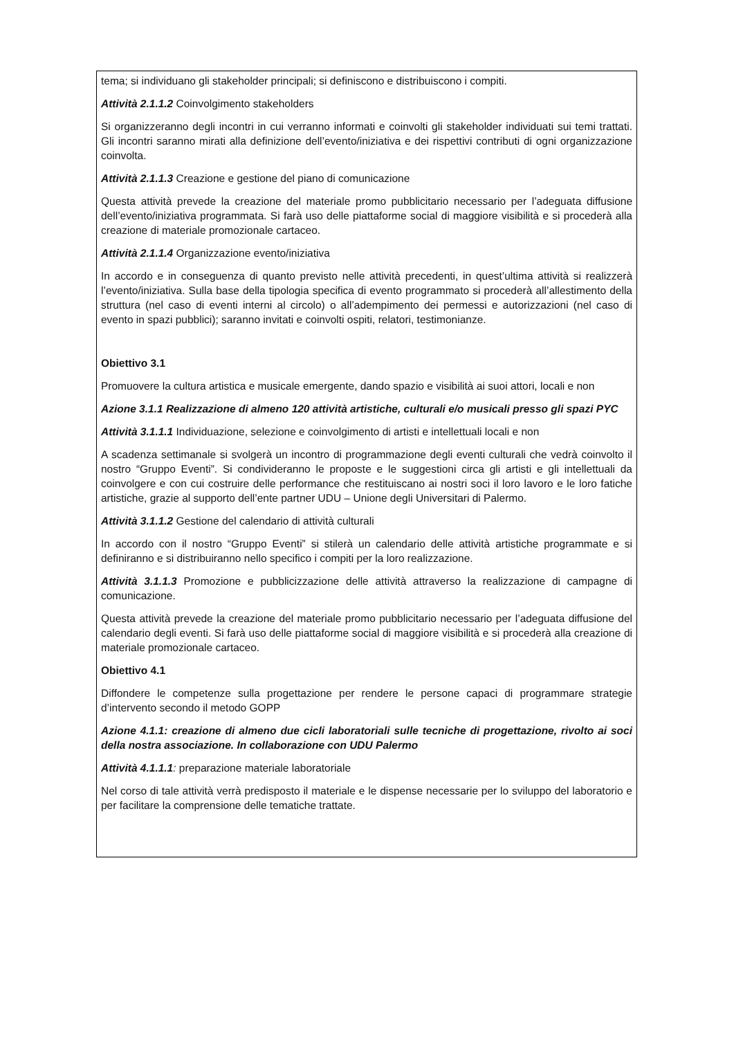tema; si individuano gli stakeholder principali; si definiscono e distribuiscono i compiti.
Attività 2.1.1.2 Coinvolgimento stakeholders
Si organizzeranno degli incontri in cui verranno informati e coinvolti gli stakeholder individuati sui temi trattati. Gli incontri saranno mirati alla definizione dell’evento/iniziativa e dei rispettivi contributi di ogni organizzazione coinvolta.
Attività 2.1.1.3 Creazione e gestione del piano di comunicazione
Questa attività prevede la creazione del materiale promo pubblicitario necessario per l’adeguata diffusione dell’evento/iniziativa programmata. Si farà uso delle piattaforme social di maggiore visibilità e si procederà alla creazione di materiale promozionale cartaceo.
Attività 2.1.1.4 Organizzazione evento/iniziativa
In accordo e in conseguenza di quanto previsto nelle attività precedenti, in quest’ultima attività si realizzerà l’evento/iniziativa. Sulla base della tipologia specifica di evento programmato si procederà all’allestimento della struttura (nel caso di eventi interni al circolo) o all’adempimento dei permessi e autorizzazioni (nel caso di evento in spazi pubblici); saranno invitati e coinvolti ospiti, relatori, testimonianze.
Obiettivo 3.1
Promuovere la cultura artistica e musicale emergente, dando spazio e visibilità ai suoi attori, locali e non
Azione 3.1.1 Realizzazione di almeno 120 attività artistiche, culturali e/o musicali presso gli spazi PYC
Attività 3.1.1.1 Individuazione, selezione e coinvolgimento di artisti e intellettuali locali e non
A scadenza settimanale si svolgerà un incontro di programmazione degli eventi culturali che vedrà coinvolto il nostro “Gruppo Eventi”. Si condivideranno le proposte e le suggestioni circa gli artisti e gli intellettuali da coinvolgere e con cui costruire delle performance che restituiscano ai nostri soci il loro lavoro e le loro fatiche artistiche, grazie al supporto dell’ente partner UDU – Unione degli Universitari di Palermo.
Attività 3.1.1.2 Gestione del calendario di attività culturali
In accordo con il nostro “Gruppo Eventi” si stilerà un calendario delle attività artistiche programmate e si definiranno e si distribuiranno nello specifico i compiti per la loro realizzazione.
Attività 3.1.1.3 Promozione e pubblicizzazione delle attività attraverso la realizzazione di campagne di comunicazione.
Questa attività prevede la creazione del materiale promo pubblicitario necessario per l’adeguata diffusione del calendario degli eventi. Si farà uso delle piattaforme social di maggiore visibilità e si procederà alla creazione di materiale promozionale cartaceo.
Obiettivo 4.1
Diffondere le competenze sulla progettazione per rendere le persone capaci di programmare strategie d’intervento secondo il metodo GOPP
Azione 4.1.1: creazione di almeno due cicli laboratoriali sulle tecniche di progettazione, rivolto ai soci della nostra associazione. In collaborazione con UDU Palermo
Attività 4.1.1.1: preparazione materiale laboratoriale
Nel corso di tale attività verrà predisposto il materiale e le dispense necessarie per lo sviluppo del laboratorio e per facilitare la comprensione delle tematiche trattate.